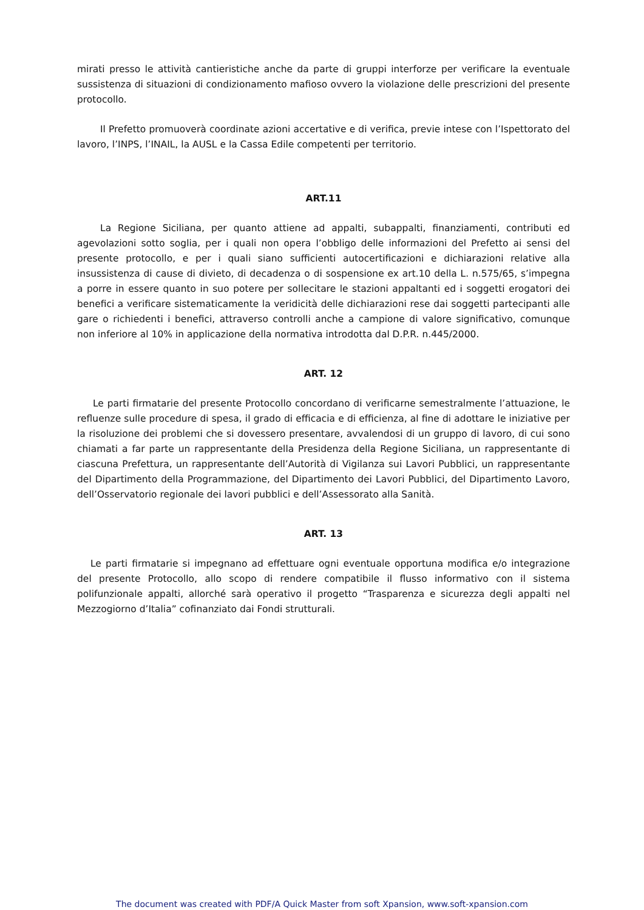mirati presso le attività cantieristiche anche da parte di gruppi interforze per verificare la eventuale sussistenza di situazioni di condizionamento mafioso ovvero la violazione delle prescrizioni del presente protocollo.
Il Prefetto promuoverà coordinate azioni accertative e di verifica, previe intese con l’Ispettorato del lavoro, l’INPS, l’INAIL, la AUSL e la Cassa Edile competenti per territorio.
ART.11
La Regione Siciliana, per quanto attiene ad appalti, subappalti, finanziamenti, contributi ed agevolazioni sotto soglia, per i quali non opera l’obbligo delle informazioni del Prefetto ai sensi del presente protocollo, e per i quali siano sufficienti autocertificazioni e dichiarazioni relative alla insussistenza di cause di divieto, di decadenza o di sospensione ex art.10 della L. n.575/65, s’impegna a porre in essere quanto in suo potere per sollecitare le stazioni appaltanti ed i soggetti erogatori dei benefici a verificare sistematicamente la veridicità delle dichiarazioni rese dai soggetti partecipanti alle gare o richiedenti i benefici, attraverso controlli anche a campione di valore significativo, comunque non inferiore al 10% in applicazione della normativa introdotta dal D.P.R. n.445/2000.
ART. 12
Le parti firmatarie del presente Protocollo concordano di verificarne semestralmente l’attuazione, le refluenze sulle procedure di spesa, il grado di efficacia e di efficienza, al fine di adottare le iniziative per la risoluzione dei problemi che si dovessero presentare, avvalendosi di un gruppo di lavoro, di cui sono chiamati a far parte un rappresentante della Presidenza della Regione Siciliana, un rappresentante di ciascuna Prefettura, un rappresentante dell’Autorità di Vigilanza sui Lavori Pubblici, un rappresentante del Dipartimento della Programmazione, del Dipartimento dei Lavori Pubblici, del Dipartimento Lavoro, dell’Osservatorio regionale dei lavori pubblici e dell’Assessorato alla Sanità.
ART. 13
Le parti firmatarie si impegnano ad effettuare ogni eventuale opportuna modifica e/o integrazione del presente Protocollo, allo scopo di rendere compatibile il flusso informativo con il sistema polifunzionale appalti, allorché sarà operativo il progetto “Trasparenza e sicurezza degli appalti nel Mezzogiorno d’Italia” cofinanziato dai Fondi strutturali.
The document was created with PDF/A Quick Master from soft Xpansion, www.soft-xpansion.com